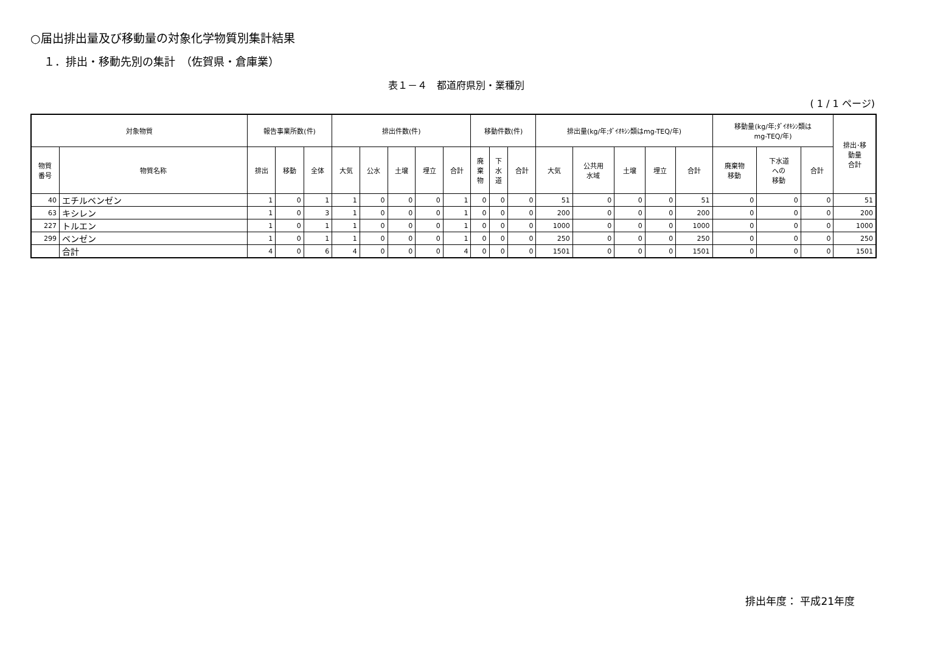○届出排出量及び移動量の対象化学物質別集計結果
１．排出・移動先別の集計　（佐賀県・倉庫業）
表１－４　都道府県別・業種別
( 1 / 1 ページ)
| 対象物質 | | 報告事業所数(件) | | | 排出件数(件) | | | | | 移動件数(件) | | | 排出量(kg/年;ﾀﾞｲｵｷｼﾝ類はmg-TEQ/年) | | | | | 移動量(kg/年;ﾀﾞｲｵｷｼﾝ類は mg-TEQ/年) | | | 排出･移 動量 合計 |
| --- | --- | --- | --- | --- | --- | --- | --- | --- | --- | --- | --- | --- | --- | --- | --- | --- | --- | --- | --- | --- | --- |
| 物質 番号 | 物質名称 | 排出 | 移動 | 全体 | 大気 | 公水 | 土壌 | 埋立 | 合計 | 廃 棄 物 | 下 水 道 | 合計 | 大気 | 公共用 水域 | 土壌 | 埋立 | 合計 | 廃棄物 移動 | 下水道 への 移動 | 合計 | |
| 40 | エチルベンゼン | 1 | 0 | 1 | 1 | 0 | 0 | 0 | 1 | 0 | 0 | 0 | 51 | 0 | 0 | 0 | 51 | 0 | 0 | 0 | 51 |
| 63 | キシレン | 1 | 0 | 3 | 1 | 0 | 0 | 0 | 1 | 0 | 0 | 0 | 200 | 0 | 0 | 0 | 200 | 0 | 0 | 0 | 200 |
| 227 | トルエン | 1 | 0 | 1 | 1 | 0 | 0 | 0 | 1 | 0 | 0 | 0 | 1000 | 0 | 0 | 0 | 1000 | 0 | 0 | 0 | 1000 |
| 299 | ベンゼン | 1 | 0 | 1 | 1 | 0 | 0 | 0 | 1 | 0 | 0 | 0 | 250 | 0 | 0 | 0 | 250 | 0 | 0 | 0 | 250 |
| | 合計 | 4 | 0 | 6 | 4 | 0 | 0 | 0 | 4 | 0 | 0 | 0 | 1501 | 0 | 0 | 0 | 1501 | 0 | 0 | 0 | 1501 |
排出年度： 平成21年度